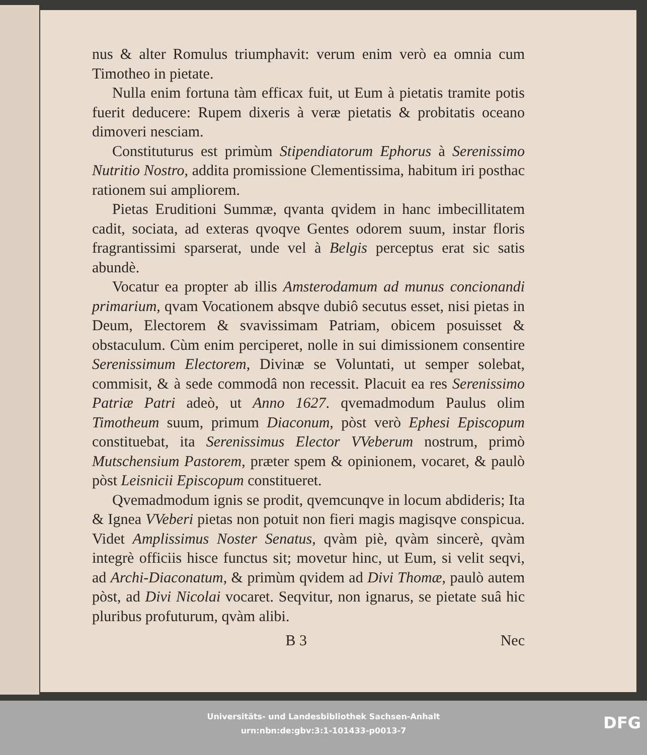nus & alter Romulus triumphavit: verum enim verò ea omnia cum Timotheo in pietate.
Nulla enim fortuna tàm efficax fuit, ut Eum à pietatis tramite potis fuerit deducere: Rupem dixeris à veræ pietatis & probitatis oceano dimoveri nesciam.
Constituturus est primùm Stipendiatorum Ephorus à Serenissimo Nutritio Nostro, addita promissione Clementissima, habitum iri posthac rationem sui ampliorem.
Pietas Eruditioni Summæ, qvanta qvidem in hanc imbecillitatem cadit, sociata, ad exteras qvoqve Gentes odorem suum, instar floris fragrantissimi sparserat, unde vel à Belgis perceptus erat sic satis abundè.
Vocatur ea propter ab illis Amsterodamum ad munus concionandi primarium, qvam Vocationem absqve dubiô secutus esset, nisi pietas in Deum, Electorem & svavissimam Patriam, obicem posuisset & obstaculum. Cùm enim perciperet, nolle in sui dimissionem consentire Serenissimum Electorem, Divinæ se Voluntati, ut semper solebat, commisit, & à sede commodâ non recessit. Placuit ea res Serenissimo Patriæ Patri adeò, ut Anno 1627. qvemadmodum Paulus olim Timotheum suum, primum Diaconum, pòst verò Ephesi Episcopum constituebat, ita Serenissimus Elector VVeberum nostrum, primò Mutschensium Pastorem, præter spem & opinionem, vocaret, & paulò pòst Leisnicii Episcopum constitueret.
Qvemadmodum ignis se prodit, qvemcunqve in locum abdideris; Ita & Ignea VVeberi pietas non potuit non fieri magis magisqve conspicua. Videt Amplissimus Noster Senatus, qvàm piè, qvàm sincerè, qvàm integrè officiis hisce functus sit; movetur hinc, ut Eum, si velit seqvi, ad Archi-Diaconatum, & primùm qvidem ad Divi Thomæ, paulò autem pòst, ad Divi Nicolai vocaret. Seqvitur, non ignarus, se pietate suâ hic pluribus profuturum, qvàm alibi.
B 3 Nec
Universitäts- und Landesbibliothek Sachsen-Anhalt
urn:nbn:de:gbv:3:1-101433-p0013-7
DFG